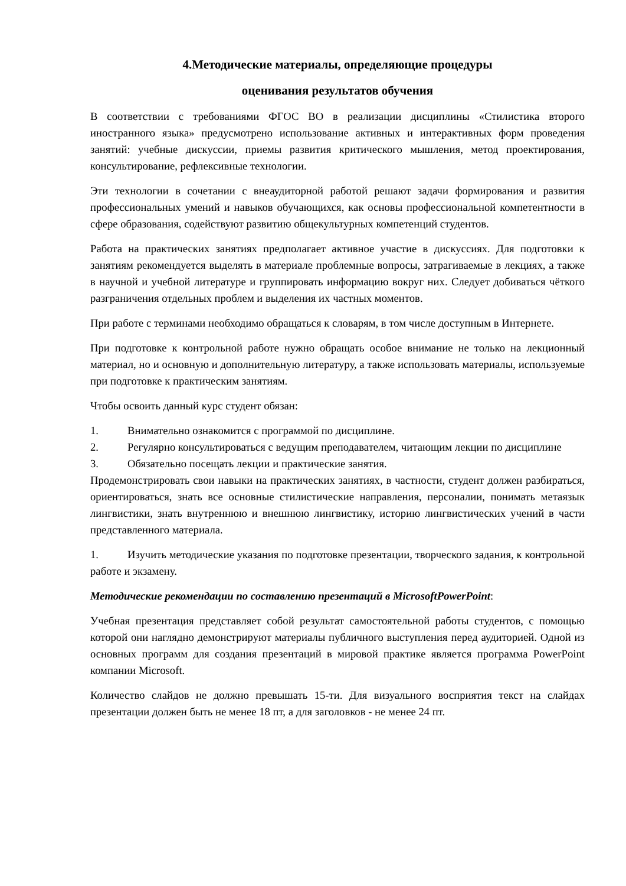4.Методические материалы, определяющие процедуры
оценивания результатов обучения
В соответствии с требованиями ФГОС ВО в реализации дисциплины «Стилистика второго иностранного языка» предусмотрено использование активных и интерактивных форм проведения занятий: учебные дискуссии, приемы развития критического мышления, метод проектирования, консультирование, рефлексивные технологии.
Эти технологии в сочетании с внеаудиторной работой решают задачи формирования и развития профессиональных умений и навыков обучающихся, как основы профессиональной компетентности в сфере образования, содействуют развитию общекультурных компетенций студентов.
Работа на практических занятиях предполагает активное участие в дискуссиях. Для подготовки к занятиям рекомендуется выделять в материале проблемные вопросы, затрагиваемые в лекциях, а также в научной и учебной литературе и группировать информацию вокруг них. Следует добиваться чёткого разграничения отдельных проблем и выделения их частных моментов.
При работе с терминами необходимо обращаться к словарям, в том числе доступным в Интернете.
При подготовке к контрольной работе нужно обращать особое внимание не только на лекционный материал, но и основную и дополнительную литературу, а также использовать материалы, используемые при подготовке к практическим занятиям.
Чтобы освоить данный курс студент обязан:
1. Внимательно ознакомится с программой по дисциплине.
2. Регулярно консультироваться с ведущим преподавателем, читающим лекции по дисциплине
3. Обязательно посещать лекции и практические занятия.
Продемонстрировать свои навыки на практических занятиях, в частности, студент должен разбираться, ориентироваться, знать все основные стилистические направления, персоналии, понимать метаязык лингвистики, знать внутреннюю и внешнюю лингвистику, историю лингвистических учений в части представленного материала.
1. Изучить методические указания по подготовке презентации, творческого задания, к контрольной работе и экзамену.
Методические рекомендации по составлению презентаций в MicrosoftPowerPoint:
Учебная презентация представляет собой результат самостоятельной работы студентов, с помощью которой они наглядно демонстрируют материалы публичного выступления перед аудиторией. Одной из основных программ для создания презентаций в мировой практике является программа PowerPoint компании Microsoft.
Количество слайдов не должно превышать 15-ти. Для визуального восприятия текст на слайдах презентации должен быть не менее 18 пт, а для заголовков - не менее 24 пт.